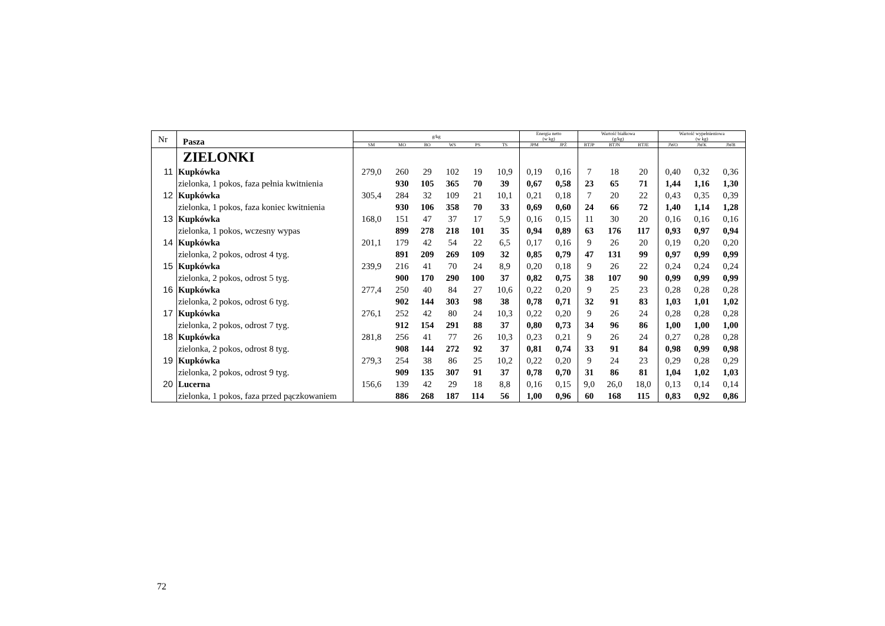| Nr | Pasza | g/kg | | | | | | Energia netto (w kg) | | Wartość białkowa (g/kg) | | | Wartość wypełnieniowa (w kg) | | |
| | | SM | MO | BO | WS | PS | TS | JPM | JPŻ | BTJP | BTJN | BTJE | JWO | JWK | JWB |
| | ZIELONKI | | | | | | | | | | | | | | |
| 11 | Kupkówka | 279,0 | 260 | 29 | 102 | 19 | 10,9 | 0,19 | 0,16 | 7 | 18 | 20 | 0,40 | 0,32 | 0,36 |
| | zielonka, 1 pokos, faza pełnia kwitnienia | | 930 | 105 | 365 | 70 | 39 | 0,67 | 0,58 | 23 | 65 | 71 | 1,44 | 1,16 | 1,30 |
| 12 | Kupkówka | 305,4 | 284 | 32 | 109 | 21 | 10,1 | 0,21 | 0,18 | 7 | 20 | 22 | 0,43 | 0,35 | 0,39 |
| | zielonka, 1 pokos, faza koniec kwitnienia | | 930 | 106 | 358 | 70 | 33 | 0,69 | 0,60 | 24 | 66 | 72 | 1,40 | 1,14 | 1,28 |
| 13 | Kupkówka | 168,0 | 151 | 47 | 37 | 17 | 5,9 | 0,16 | 0,15 | 11 | 30 | 20 | 0,16 | 0,16 | 0,16 |
| | zielonka, 1 pokos, wczesny wypas | | 899 | 278 | 218 | 101 | 35 | 0,94 | 0,89 | 63 | 176 | 117 | 0,93 | 0,97 | 0,94 |
| 14 | Kupkówka | 201,1 | 179 | 42 | 54 | 22 | 6,5 | 0,17 | 0,16 | 9 | 26 | 20 | 0,19 | 0,20 | 0,20 |
| | zielonka, 2 pokos, odrost 4 tyg. | | 891 | 209 | 269 | 109 | 32 | 0,85 | 0,79 | 47 | 131 | 99 | 0,97 | 0,99 | 0,99 |
| 15 | Kupkówka | 239,9 | 216 | 41 | 70 | 24 | 8,9 | 0,20 | 0,18 | 9 | 26 | 22 | 0,24 | 0,24 | 0,24 |
| | zielonka, 2 pokos, odrost 5 tyg. | | 900 | 170 | 290 | 100 | 37 | 0,82 | 0,75 | 38 | 107 | 90 | 0,99 | 0,99 | 0,99 |
| 16 | Kupkówka | 277,4 | 250 | 40 | 84 | 27 | 10,6 | 0,22 | 0,20 | 9 | 25 | 23 | 0,28 | 0,28 | 0,28 |
| | zielonka, 2 pokos, odrost 6 tyg. | | 902 | 144 | 303 | 98 | 38 | 0,78 | 0,71 | 32 | 91 | 83 | 1,03 | 1,01 | 1,02 |
| 17 | Kupkówka | 276,1 | 252 | 42 | 80 | 24 | 10,3 | 0,22 | 0,20 | 9 | 26 | 24 | 0,28 | 0,28 | 0,28 |
| | zielonka, 2 pokos, odrost 7 tyg. | | 912 | 154 | 291 | 88 | 37 | 0,80 | 0,73 | 34 | 96 | 86 | 1,00 | 1,00 | 1,00 |
| 18 | Kupkówka | 281,8 | 256 | 41 | 77 | 26 | 10,3 | 0,23 | 0,21 | 9 | 26 | 24 | 0,27 | 0,28 | 0,28 |
| | zielonka, 2 pokos, odrost 8 tyg. | | 908 | 144 | 272 | 92 | 37 | 0,81 | 0,74 | 33 | 91 | 84 | 0,98 | 0,99 | 0,98 |
| 19 | Kupkówka | 279,3 | 254 | 38 | 86 | 25 | 10,2 | 0,22 | 0,20 | 9 | 24 | 23 | 0,29 | 0,28 | 0,29 |
| | zielonka, 2 pokos, odrost 9 tyg. | | 909 | 135 | 307 | 91 | 37 | 0,78 | 0,70 | 31 | 86 | 81 | 1,04 | 1,02 | 1,03 |
| 20 | Lucerna | 156,6 | 139 | 42 | 29 | 18 | 8,8 | 0,16 | 0,15 | 9,0 | 26,0 | 18,0 | 0,13 | 0,14 | 0,14 |
| | zielonka, 1 pokos, faza przed pączkowaniem | | 886 | 268 | 187 | 114 | 56 | 1,00 | 0,96 | 60 | 168 | 115 | 0,83 | 0,92 | 0,86 |
72